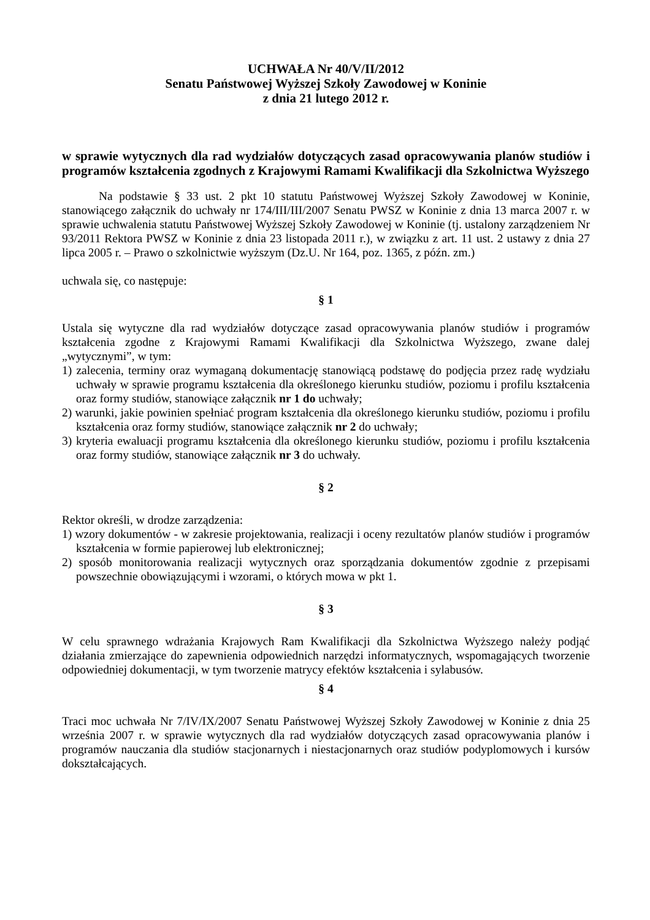UCHWAŁA Nr 40/V/II/2012
Senatu Państwowej Wyższej Szkoły Zawodowej w Koninie
z dnia 21 lutego 2012 r.
w sprawie wytycznych dla rad wydziałów dotyczących zasad opracowywania planów studiów i programów kształcenia zgodnych z Krajowymi Ramami Kwalifikacji dla Szkolnictwa Wyższego
Na podstawie § 33 ust. 2 pkt 10 statutu Państwowej Wyższej Szkoły Zawodowej w Koninie, stanowiącego załącznik do uchwały nr 174/III/III/2007 Senatu PWSZ w Koninie z dnia 13 marca 2007 r. w sprawie uchwalenia statutu Państwowej Wyższej Szkoły Zawodowej w Koninie (tj. ustalony zarządzeniem Nr 93/2011 Rektora PWSZ w Koninie z dnia 23 listopada 2011 r.), w związku z art. 11 ust. 2 ustawy z dnia 27 lipca 2005 r. – Prawo o szkolnictwie wyższym (Dz.U. Nr 164, poz. 1365, z późn. zm.)
uchwala się, co następuje:
§ 1
Ustala się wytyczne dla rad wydziałów dotyczące zasad opracowywania planów studiów i programów kształcenia zgodne z Krajowymi Ramami Kwalifikacji dla Szkolnictwa Wyższego, zwane dalej „wytycznymi”, w tym:
1) zalecenia, terminy oraz wymaganą dokumentację stanowiącą podstawę do podjęcia przez radę wydziału uchwały w sprawie programu kształcenia dla określonego kierunku studiów, poziomu i profilu kształcenia oraz formy studiów, stanowiące załącznik nr 1 do uchwały;
2) warunki, jakie powinien spełniać program kształcenia dla określonego kierunku studiów, poziomu i profilu kształcenia oraz formy studiów, stanowiące załącznik nr 2 do uchwały;
3) kryteria ewaluacji programu kształcenia dla określonego kierunku studiów, poziomu i profilu kształcenia oraz formy studiów, stanowiące załącznik nr 3 do uchwały.
§ 2
Rektor określi, w drodze zarządzenia:
1) wzory dokumentów - w zakresie projektowania, realizacji i oceny rezultatów planów studiów i programów kształcenia w formie papierowej lub elektronicznej;
2) sposób monitorowania realizacji wytycznych oraz sporządzania dokumentów zgodnie z przepisami powszechnie obowiązującymi i wzorami, o których mowa w pkt 1.
§ 3
W celu sprawnego wdrażania Krajowych Ram Kwalifikacji dla Szkolnictwa Wyższego należy podjąć działania zmierzające do zapewnienia odpowiednich narzędzi informatycznych, wspomagających tworzenie odpowiedniej dokumentacji, w tym tworzenie matrycy efektów kształcenia i sylabusów.
§ 4
Traci moc uchwała Nr 7/IV/IX/2007 Senatu Państwowej Wyższej Szkoły Zawodowej w Koninie z dnia 25 września 2007 r. w sprawie wytycznych dla rad wydziałów dotyczących zasad opracowywania planów i programów nauczania dla studiów stacjonarnych i niestacjonarnych oraz studiów podyplomowych i kursów dokształcających.